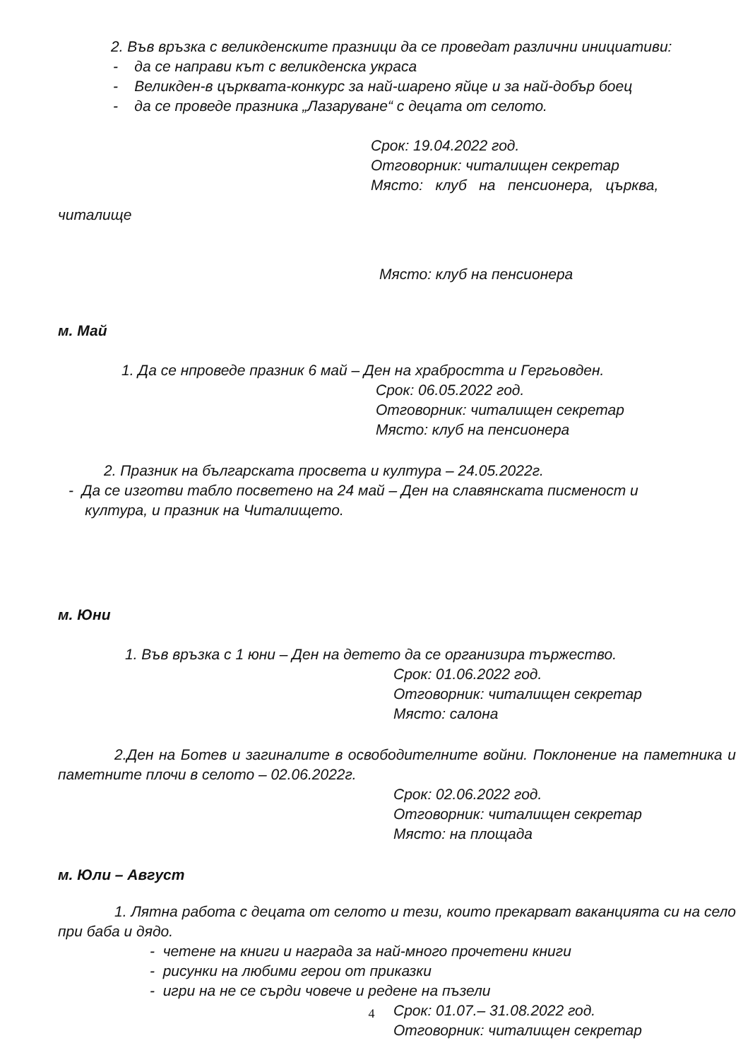2. Във връзка с великденските празници да се проведат различни инициативи:
- да се направи кът с великденска украса
- Великден-в църквата-конкурс за най-шарено яйце и за най-добър боец
- да се проведе празника „Лазаруване“ с децата от селото.
Срок: 19.04.2022 год.
Отговорник: читалищен секретар
Място: клуб на пенсионера, църква,
читалище
Място: клуб на пенсионера
м. Май
1. Да се нпроведе празник 6 май – Ден на храбростта и Гергьовден.
Срок: 06.05.2022 год.
Отговорник: читалищен секретар
Място: клуб на пенсионера
2. Празник на българската просвета и култура – 24.05.2022г.
- Да се изготви табло посветено на 24 май – Ден на славянската писменост и
култура, и празник на Читалището.
м. Юни
1. Във връзка с 1 юни – Ден на детето да се организира тържество.
Срок: 01.06.2022 год.
Отговорник: читалищен секретар
Място: салона
2.Ден на Ботев и загиналите в освободителните войни. Поклонение на паметника и паметните плочи в селото – 02.06.2022г.
Срок: 02.06.2022 год.
Отговорник: читалищен секретар
Място: на площада
м. Юли – Август
1. Лятна работа с децата от селото и тези, които прекарват ваканцията си на село при баба и дядо.
- четене на книги и награда за най-много прочетени книги
- рисунки на любими герои от приказки
- игри на не се сърди човече и редене на пъзели
Срок: 01.07.– 31.08.2022 год.
Отговорник: читалищен секретар
4